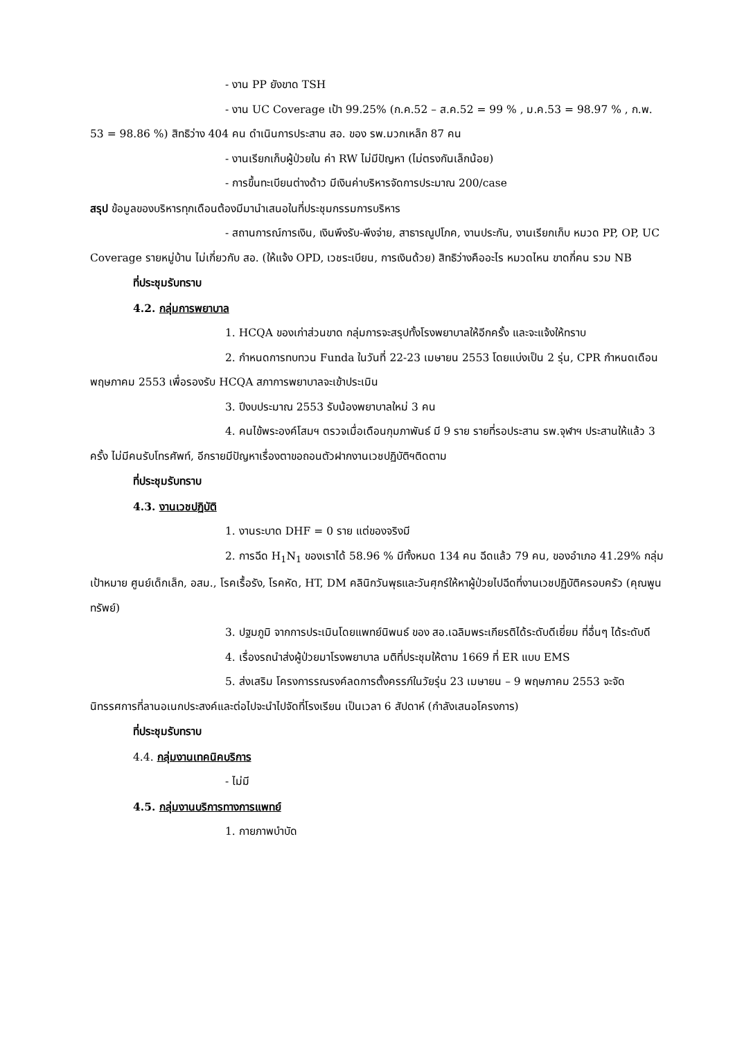- งาน PP ยังขาด TSH
- งาน UC Coverage เป้า 99.25% (ก.ค.52 – ส.ค.52 = 99 % , ม.ค.53 = 98.97 % , ก.พ. 53 = 98.86 %) สิทธิว่าง 404 คน ดำเนินการประสาน สอ. ของ รพ.มวกเหล็ก 87 คน
- งานเรียกเก็บผู้ป่วยใน ค่า RW ไม่มีปัญหา (ไม่ตรงกันเล็กน้อย)
- การขึ้นทะเบียนต่างด้าว มีเงินค่าบริหารจัดการประมาณ 200/case
สรุป ข้อมูลของบริหารทุกเดือนต้องมีมานำเสนอในที่ประชุมกรรมการบริหาร
- สถานการณ์การเงิน, เงินพึงรับ-พึงจ่าย, สาธารณูปโภค, งานประกัน, งานเรียกเก็บ หมวด PP, OP, UC Coverage รายหมู่บ้าน ไม่เกี่ยวกับ สอ. (ให้แจ้ง OPD, เวชระเบียน, การเงินด้วย) สิทธิว่างคืออะไร หมวดไหน ขาดกี่คน รวม NB
ที่ประชุมรับทราบ
4.2. กลุ่มการพยาบาล
1. HCQA ของเก่าส่วนขาด กลุ่มการจะสรุปทั้งโรงพยาบาลให้อีกครั้ง และจะแจ้งให้ทราบ
2. กำหนดการทบทวน Funda ในวันที่ 22-23 เมษายน 2553 โดยแบ่งเป็น 2 รุ่น, CPR กำหนดเดือนพฤษภาคม 2553 เพื่อรองรับ HCQA สภาการพยาบาลจะเข้าประเมิน
3. ปีงบประมาณ 2553 รับน้องพยาบาลใหม่ 3 คน
4. คนไข้พระองค์โสมฯ ตรวจเมื่อเดือนกุมภาพันธ์ มี 9 ราย รายที่รอประสาน รพ.จุฬาฯ ประสานให้แล้ว 3 ครั้ง ไม่มีคนรับโทรศัพท์, อีกรายมีปัญหาเรื่องตาขอถอนตัวฝากงานเวชปฏิบัติฯติดตาม
ที่ประชุมรับทราบ
4.3. งานเวชปฏิบัติ
1. งานระบาด DHF = 0 ราย แต่ของจริงมี
2. การฉีด H<sub>1</sub>N<sub>1</sub> ของเราได้ 58.96 % มีทั้งหมด 134 คน ฉีดแล้ว 79 คน, ของอำเภอ 41.29% กลุ่มเป้าหมาย ศูนย์เด็กเล็ก, อสม., โรคเรื้อรัง, โรคหัด, HT, DM คลินิกวันพุธและวันศุกร์ให้หาผู้ป่วยไปฉีดที่งานเวชปฏิบัติครอบครัว (คุณพูนทรัพย์)
3. ปฐมภูมิ จากการประเมินโดยแพทย์นิพนธ์ ของ สอ.เฉลิมพระเกียรติได้ระดับดีเยี่ยม ที่อื่นๆ ได้ระดับดี
4. เรื่องรถนำส่งผู้ป่วยมาโรงพยาบาล มติที่ประชุมให้ตาม 1669 ที่ ER แบบ EMS
5. ส่งเสริม โครงการรณรงค์ลดการตั้งครรภ์ในวัยรุ่น 23 เมษายน – 9 พฤษภาคม 2553 จะจัดนิทรรศการที่ลานอเนกประสงค์และต่อไปจะนำไปจัดที่โรงเรียน เป็นเวลา 6 สัปดาห์ (กำลังเสนอโครงการ)
ที่ประชุมรับทราบ
4.4. กลุ่มงานเทคนิคบริการ
- ไม่มี
4.5. กลุ่มงานบริการทางการแพทย์
1. กายภาพบำบัด